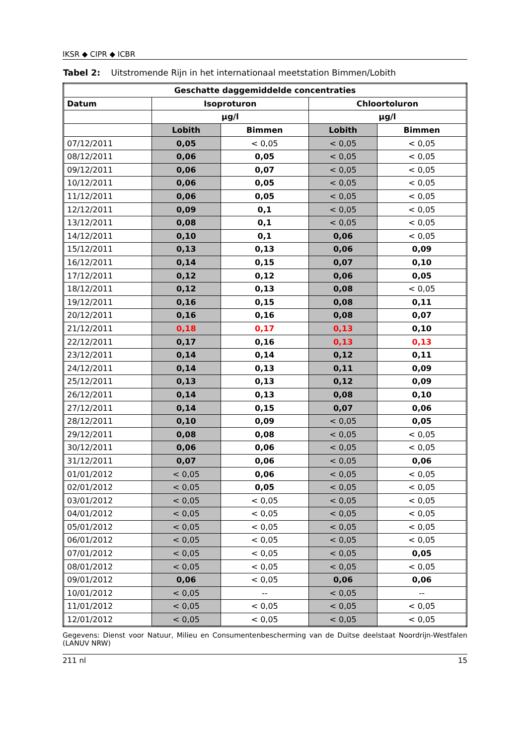IKSR ◆ CIPR ◆ ICBR
Tabel 2: Uitstromende Rijn in het internationaal meetstation Bimmen/Lobith
| Geschatte daggemiddelde concentraties | | | | |
| --- | --- | --- | --- | --- |
| Datum | Isoproturon | | Chloortoluron | |
| | µg/l | | µg/l | |
| | Lobith | Bimmen | Lobith | Bimmen |
| 07/12/2011 | 0,05 | < 0,05 | < 0,05 | < 0,05 |
| 08/12/2011 | 0,06 | 0,05 | < 0,05 | < 0,05 |
| 09/12/2011 | 0,06 | 0,07 | < 0,05 | < 0,05 |
| 10/12/2011 | 0,06 | 0,05 | < 0,05 | < 0,05 |
| 11/12/2011 | 0,06 | 0,05 | < 0,05 | < 0,05 |
| 12/12/2011 | 0,09 | 0,1 | < 0,05 | < 0,05 |
| 13/12/2011 | 0,08 | 0,1 | < 0,05 | < 0,05 |
| 14/12/2011 | 0,10 | 0,1 | 0,06 | < 0,05 |
| 15/12/2011 | 0,13 | 0,13 | 0,06 | 0,09 |
| 16/12/2011 | 0,14 | 0,15 | 0,07 | 0,10 |
| 17/12/2011 | 0,12 | 0,12 | 0,06 | 0,05 |
| 18/12/2011 | 0,12 | 0,13 | 0,08 | < 0,05 |
| 19/12/2011 | 0,16 | 0,15 | 0,08 | 0,11 |
| 20/12/2011 | 0,16 | 0,16 | 0,08 | 0,07 |
| 21/12/2011 | 0,18 | 0,17 | 0,13 | 0,10 |
| 22/12/2011 | 0,17 | 0,16 | 0,13 | 0,13 |
| 23/12/2011 | 0,14 | 0,14 | 0,12 | 0,11 |
| 24/12/2011 | 0,14 | 0,13 | 0,11 | 0,09 |
| 25/12/2011 | 0,13 | 0,13 | 0,12 | 0,09 |
| 26/12/2011 | 0,14 | 0,13 | 0,08 | 0,10 |
| 27/12/2011 | 0,14 | 0,15 | 0,07 | 0,06 |
| 28/12/2011 | 0,10 | 0,09 | < 0,05 | 0,05 |
| 29/12/2011 | 0,08 | 0,08 | < 0,05 | < 0,05 |
| 30/12/2011 | 0,06 | 0,06 | < 0,05 | < 0,05 |
| 31/12/2011 | 0,07 | 0,06 | < 0,05 | 0,06 |
| 01/01/2012 | < 0,05 | 0,06 | < 0,05 | < 0,05 |
| 02/01/2012 | < 0,05 | 0,05 | < 0,05 | < 0,05 |
| 03/01/2012 | < 0,05 | < 0,05 | < 0,05 | < 0,05 |
| 04/01/2012 | < 0,05 | < 0,05 | < 0,05 | < 0,05 |
| 05/01/2012 | < 0,05 | < 0,05 | < 0,05 | < 0,05 |
| 06/01/2012 | < 0,05 | < 0,05 | < 0,05 | < 0,05 |
| 07/01/2012 | < 0,05 | < 0,05 | < 0,05 | 0,05 |
| 08/01/2012 | < 0,05 | < 0,05 | < 0,05 | < 0,05 |
| 09/01/2012 | 0,06 | < 0,05 | 0,06 | 0,06 |
| 10/01/2012 | < 0,05 | -- | < 0,05 | -- |
| 11/01/2012 | < 0,05 | < 0,05 | < 0,05 | < 0,05 |
| 12/01/2012 | < 0,05 | < 0,05 | < 0,05 | < 0,05 |
Gegevens: Dienst voor Natuur, Milieu en Consumentenbescherming van de Duitse deelstaat Noordrijn-Westfalen (LANUV NRW)
211 nl 15